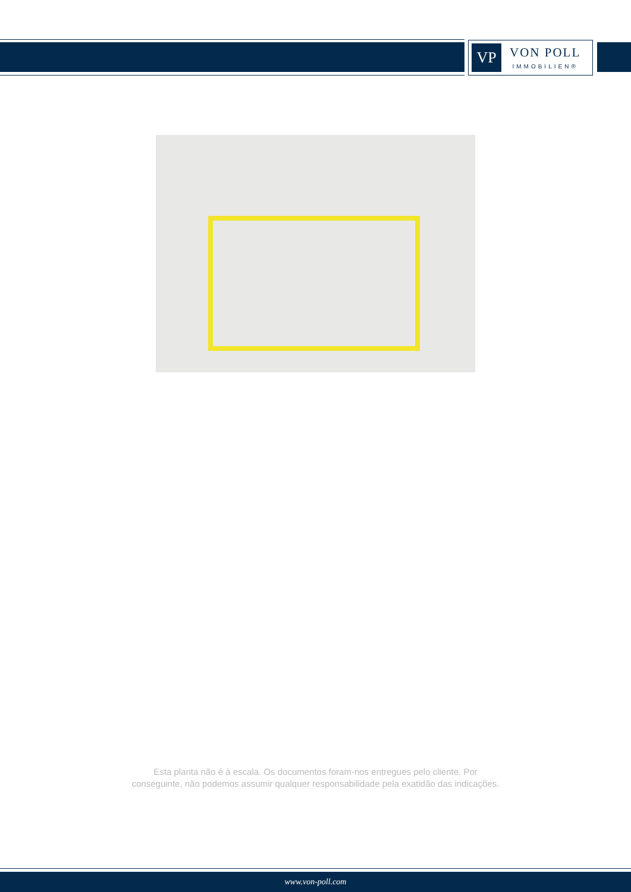VP
VON POLL
IMMOBILIEN®
Esta planta não é à escala. Os documentos foram-nos entregues pelo cliente. Por
conseguinte, não podemos assumir qualquer responsabilidade pela exatidão das indicações.
www.von-poll.com